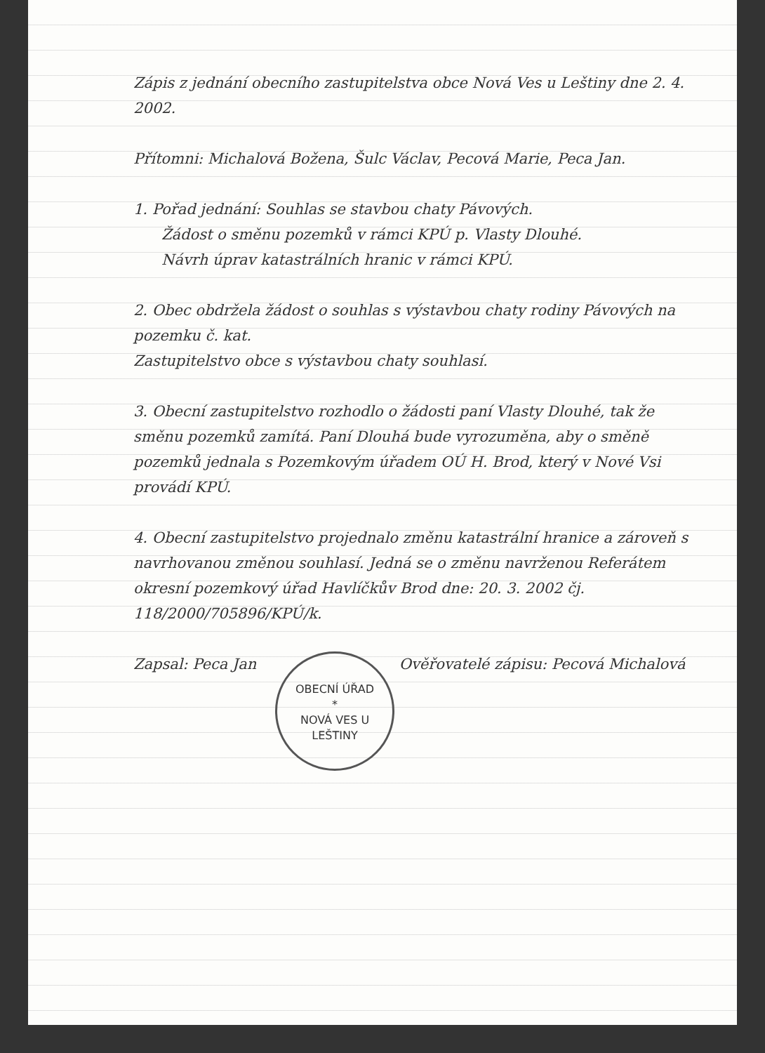Zápis z jednání obecního zastupitelstva obce Nová Ves u Leštiny dne 2. 4. 2002.
Přítomni: Michalová Božena, Šulc Václav, Pecová Marie, Peca Jan.
1. Pořad jednání: Souhlas se stavbou chaty Pávových.
Žádost o směnu pozemků v rámci KPÚ p. Vlasty Dlouhé.
Návrh úprav katastrálních hranic v rámci KPÚ.
2. Obec obdržela žádost o souhlas s výstavbou chaty rodiny Pávových na pozemku č. kat.
Zastupitelstvo obce s výstavbou chaty souhlasí.
3. Obecní zastupitelstvo rozhodlo o žádosti paní Vlasty Dlouhé, tak že směnu pozemků zamítá. Paní Dlouhá bude vyrozuměna, aby o směně pozemků jednala s Pozemkovým úřadem OÚ H. Brod, který v Nové Vsi provádí KPÚ.
4. Obecní zastupitelstvo projednalo změnu katastrální hranice a zároveň s navrhovanou změnou souhlasí. Jedná se o změnu navrženou Referátem okresní pozemkový úřad Havlíčkův Brod dne: 20. 3. 2002 čj. 118/2000/705896/KPÚ/k.
Zapsal: Peca Jan OBECNÍ ÚŘAD
*
NOVÁ VES U LEŠTINY Ověřovatelé zápisu: Pecová Michalová